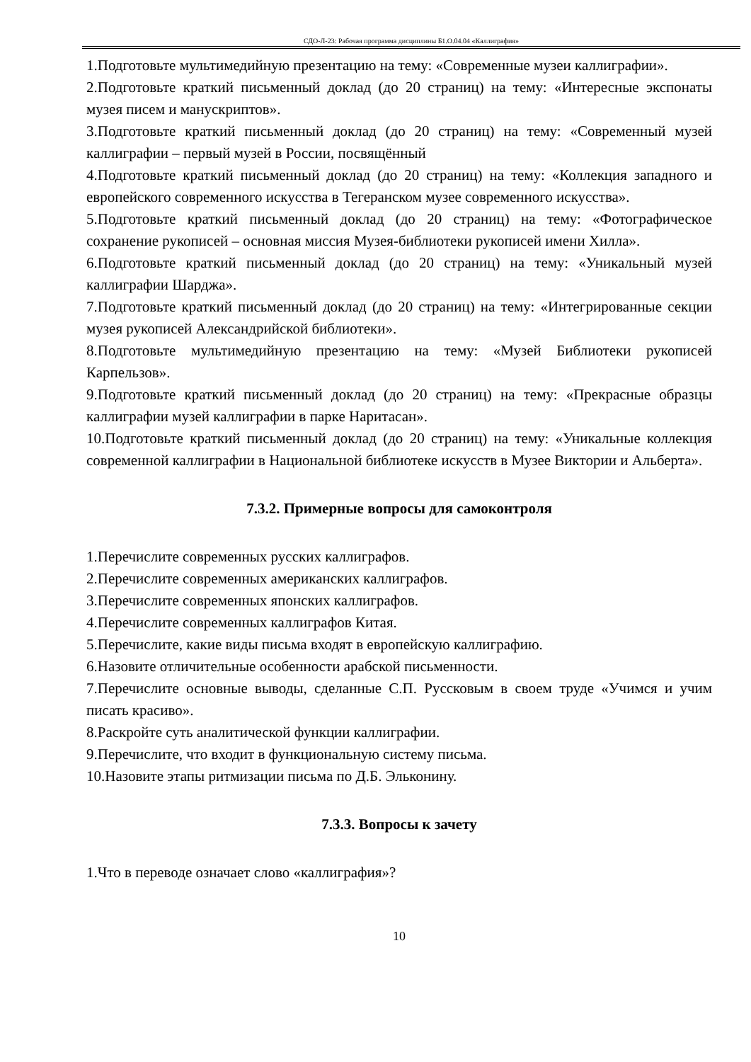СДО-Л-23: Рабочая программа дисциплины Б1.О.04.04 «Каллиграфия»
1.Подготовьте мультимедийную презентацию на тему: «Современные музеи каллиграфии».
2.Подготовьте краткий письменный доклад (до 20 страниц) на тему: «Интересные экспонаты музея писем и манускриптов».
3.Подготовьте краткий письменный доклад (до 20 страниц) на тему: «Современный музей каллиграфии – первый музей в России, посвящённый
4.Подготовьте краткий письменный доклад (до 20 страниц) на тему: «Коллекция западного и европейского современного искусства в Тегеранском музее современного искусства».
5.Подготовьте краткий письменный доклад (до 20 страниц) на тему: «Фотографическое сохранение рукописей – основная миссия Музея-библиотеки рукописей имени Хилла».
6.Подготовьте краткий письменный доклад (до 20 страниц) на тему: «Уникальный музей каллиграфии Шарджа».
7.Подготовьте краткий письменный доклад (до 20 страниц) на тему: «Интегрированные секции музея рукописей Александрийской библиотеки».
8.Подготовьте мультимедийную презентацию на тему: «Музей Библиотеки рукописей Карпельзов».
9.Подготовьте краткий письменный доклад (до 20 страниц) на тему: «Прекрасные образцы каллиграфии музей каллиграфии в парке Наритасан».
10.Подготовьте краткий письменный доклад (до 20 страниц) на тему: «Уникальные коллекция современной каллиграфии в Национальной библиотеке искусств в Музее Виктории и Альберта».
7.3.2. Примерные вопросы для самоконтроля
1.Перечислите современных русских каллиграфов.
2.Перечислите современных американских каллиграфов.
3.Перечислите современных японских каллиграфов.
4.Перечислите современных каллиграфов Китая.
5.Перечислите, какие виды письма входят в европейскую каллиграфию.
6.Назовите отличительные особенности арабской письменности.
7.Перечислите основные выводы, сделанные С.П. Русcковым в своем труде «Учимся и учим писать красиво».
8.Раскройте суть аналитической функции каллиграфии.
9.Перечислите, что входит в функциональную систему письма.
10.Назовите этапы ритмизации письма по Д.Б. Эльконину.
7.3.3. Вопросы к зачету
1.Что в переводе означает слово «каллиграфия»?
10